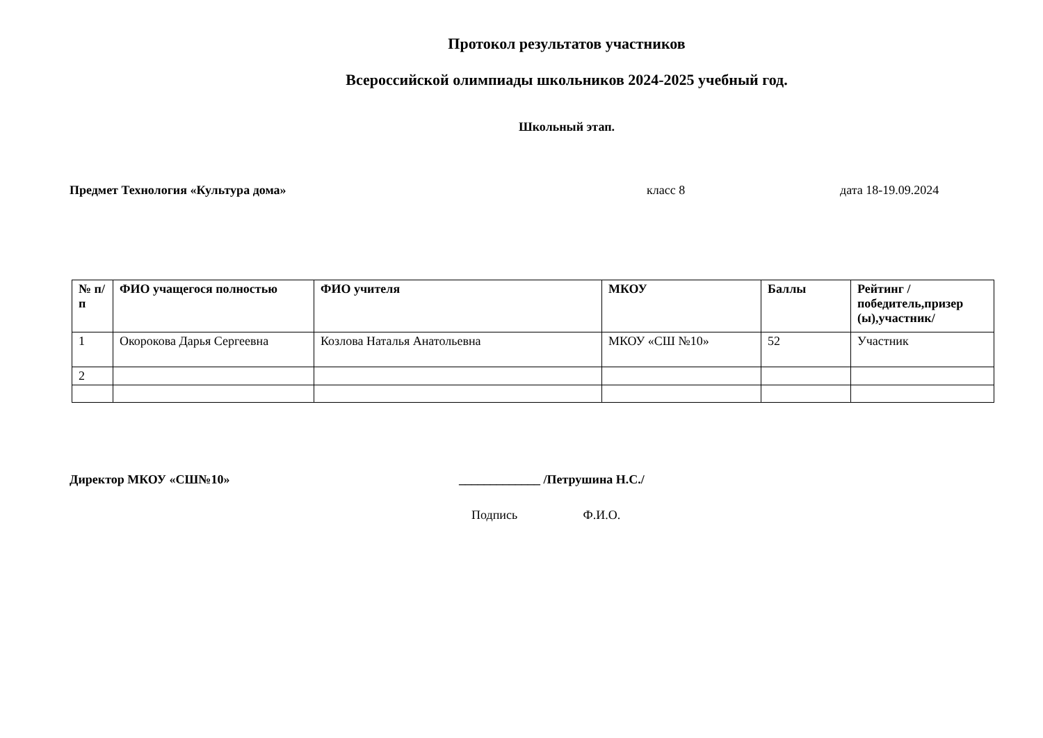Протокол результатов участников
Всероссийской олимпиады школьников 2024-2025 учебный год.
Школьный этап.
Предмет Технология «Культура дома» класс 8 дата 18-19.09.2024
| № п/п | ФИО учащегося полностью | ФИО учителя | МКОУ | Баллы | Рейтинг /победитель,призер (ы),участник/ |
| --- | --- | --- | --- | --- | --- |
| 1 | Окорокова Дарья Сергеевна | Козлова Наталья Анатольевна | МКОУ «СШ №10» | 52 | Участник |
| 2 | | | | | |
Директор МКОУ «СШ№10» _____________ /Петрушина Н.С./
Подпись Ф.И.О.